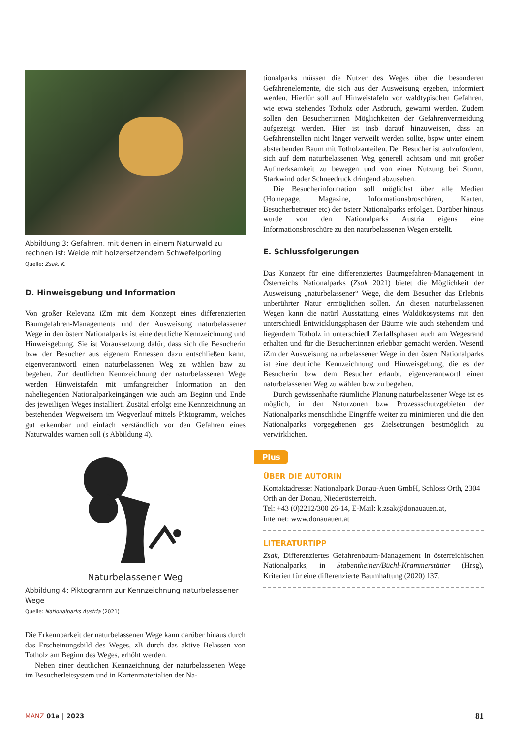Abbildung 3: Gefahren, mit denen in einem Naturwald zu rechnen ist: Weide mit holzersetzendem Schwefelporling
Quelle: Zsak, K.
D. Hinweisgebung und Information
Von großer Relevanz iZm mit dem Konzept eines differenzierten Baumgefahren-Managements und der Ausweisung naturbelassener Wege in den österr Nationalparks ist eine deutliche Kennzeichnung und Hinweisgebung. Sie ist Voraussetzung dafür, dass sich die Besucherin bzw der Besucher aus eigenem Ermessen dazu entschließen kann, eigenverantwortl einen naturbelassenen Weg zu wählen bzw zu begehen. Zur deutlichen Kennzeichnung der naturbelassenen Wege werden Hinweistafeln mit umfangreicher Information an den naheliegenden Nationalparkeingängen wie auch am Beginn und Ende des jeweiligen Weges installiert. Zusätzl erfolgt eine Kennzeichnung an bestehenden Wegweisern im Wegverlauf mittels Piktogramm, welches gut erkennbar und einfach verständlich vor den Gefahren eines Naturwaldes warnen soll (s Abbildung 4).
Naturbelassener Weg
Abbildung 4: Piktogramm zur Kennzeichnung naturbelassener Wege
Quelle: Nationalparks Austria (2021)
Die Erkennbarkeit der naturbelassenen Wege kann darüber hinaus durch das Erscheinungsbild des Weges, zB durch das aktive Belassen von Totholz am Beginn des Weges, erhöht werden.
Neben einer deutlichen Kennzeichnung der naturbelassenen Wege im Besucherleitsystem und in Kartenmaterialien der Na-
tionalparks müssen die Nutzer des Weges über die besonderen Gefahrenelemente, die sich aus der Ausweisung ergeben, informiert werden. Hierfür soll auf Hinweistafeln vor waldtypischen Gefahren, wie etwa stehendes Totholz oder Astbruch, gewarnt werden. Zudem sollen den Besucher:innen Möglichkeiten der Gefahrenvermeidung aufgezeigt werden. Hier ist insb darauf hinzuweisen, dass an Gefahrenstellen nicht länger verweilt werden sollte, bspw unter einem absterbenden Baum mit Totholzanteilen. Der Besucher ist aufzufordern, sich auf dem naturbelassenen Weg generell achtsam und mit großer Aufmerksamkeit zu bewegen und von einer Nutzung bei Sturm, Starkwind oder Schneedruck dringend abzusehen.
Die Besucherinformation soll möglichst über alle Medien (Homepage, Magazine, Informationsbroschüren, Karten, Besucherbetreuer etc) der österr Nationalparks erfolgen. Darüber hinaus wurde von den Nationalparks Austria eigens eine Informationsbroschüre zu den naturbelassenen Wegen erstellt.
E. Schlussfolgerungen
Das Konzept für eine differenziertes Baumgefahren-Management in Österreichs Nationalparks (Zsak 2021) bietet die Möglichkeit der Ausweisung „naturbelassener“ Wege, die dem Besucher das Erlebnis unberührter Natur ermöglichen sollen. An diesen naturbelassenen Wegen kann die natürl Ausstattung eines Waldökosystems mit den unterschiedl Entwicklungsphasen der Bäume wie auch stehendem und liegendem Totholz in unterschiedl Zerfallsphasen auch am Wegesrand erhalten und für die Besucher:innen erlebbar gemacht werden. Wesentl iZm der Ausweisung naturbelassener Wege in den österr Nationalparks ist eine deutliche Kennzeichnung und Hinweisgebung, die es der Besucherin bzw dem Besucher erlaubt, eigenverantwortl einen naturbelassenen Weg zu wählen bzw zu begehen.
Durch gewissenhafte räumliche Planung naturbelassener Wege ist es möglich, in den Naturzonen bzw Prozessschutzgebieten der Nationalparks menschliche Eingriffe weiter zu minimieren und die den Nationalparks vorgegebenen ges Zielsetzungen bestmöglich zu verwirklichen.
Plus
ÜBER DIE AUTORIN
Kontaktadresse: Nationalpark Donau-Auen GmbH, Schloss Orth, 2304 Orth an der Donau, Niederösterreich.
Tel: +43 (0)2212/300 26-14, E-Mail: k.zsak@donauauen.at,
Internet: www.donauauen.at
LITERATURTIPP
Zsak, Differenziertes Gefahrenbaum-Management in österreichischen Nationalparks, in Stabentheiner/Büchl-Krammerstätter (Hrsg), Kriterien für eine differenzierte Baumhaftung (2020) 137.
MANZ 01a | 2023 81